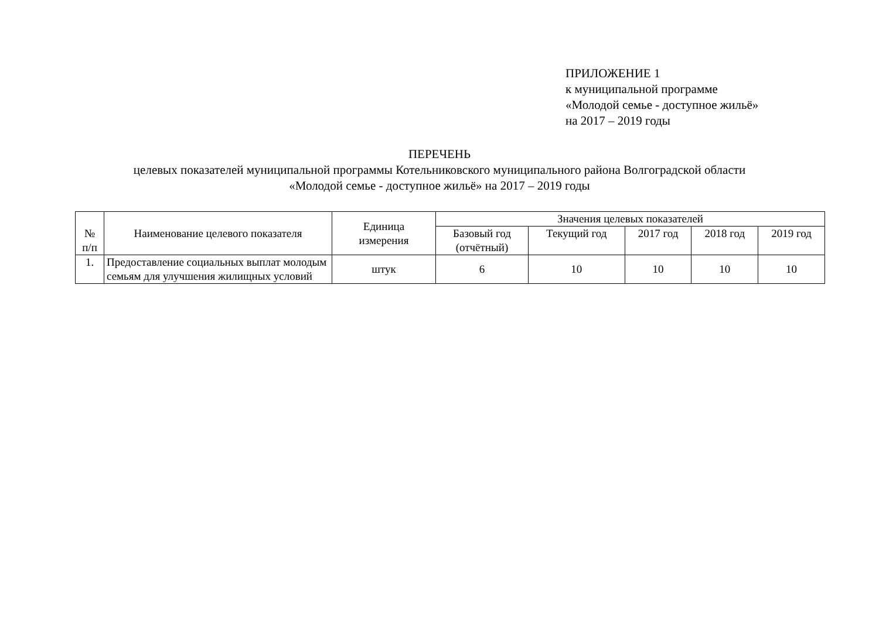ПРИЛОЖЕНИЕ 1
к муниципальной программе
«Молодой семье - доступное жильё»
на 2017 – 2019 годы
ПЕРЕЧЕНЬ
целевых показателей муниципальной программы Котельниковского муниципального района Волгоградской области
«Молодой семье - доступное жильё» на 2017 – 2019 годы
| № п/п | Наименование целевого показателя | Единица измерения | Значения целевых показателей | | | | |
| --- | --- | --- | --- | --- | --- | --- | --- |
| | | | Базовый год (отчётный) | Текущий год | 2017 год | 2018 год | 2019 год |
| 1. | Предоставление социальных выплат молодым семьям для улучшения жилищных условий | штук | 6 | 10 | 10 | 10 | 10 |